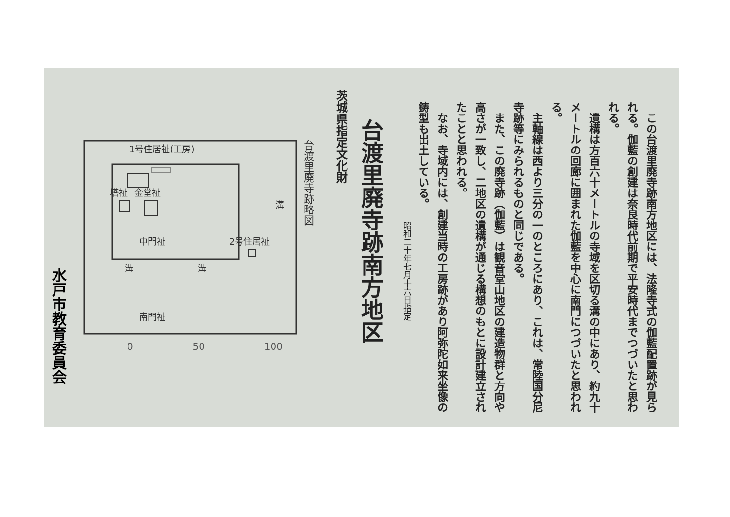茨城県指定文化財
台渡里廃寺跡南方地区
昭和二十年七月十六日指定
　この台渡里廃寺跡南方地区には、法隆寺式の伽藍配置跡が見られる。伽藍の創建は奈良時代前期で平安時代までつづいたと思われる。
　遺構は方百六十メートルの寺域を区切る溝の中にあり、約九十メートルの回廊に囲まれた伽藍を中心に南門につづいたと思われる。
　主軸線は西より三分の一のところにあり、これは、常陸国分尼寺跡等にみられるものと同じである。
　また、この廃寺跡（伽藍）は観音堂山地区の建造物群と方向や高さが一致し、二地区の遺構が通じる構想のもとに設計建立されたことと思われる。
　なお、寺域内には、創建当時の工房跡があり阿弥陀如来坐像の鋳型も出土している。
台渡里廃寺跡略図
1号住居祉(工房)
塔祉
金堂祉
溝
中門祉
2号住居祉
溝
溝
南門祉
0 50 100
水戸市教育委員会